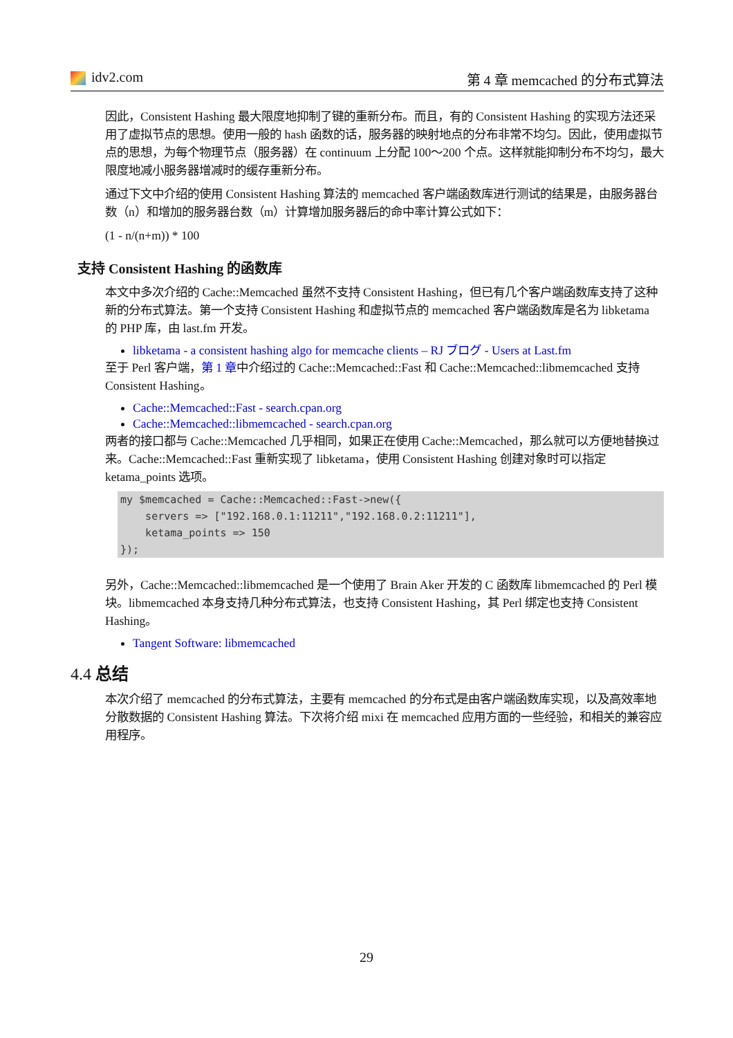idv2.com 第 4 章 memcached 的分布式算法
因此，Consistent Hashing 最大限度地抑制了键的重新分布。而且，有的 Consistent Hashing 的实现方法还采用了虚拟节点的思想。使用一般的 hash 函数的话，服务器的映射地点的分布非常不均匀。因此，使用虚拟节点的思想，为每个物理节点（服务器）在 continuum 上分配 100～200 个点。这样就能抑制分布不均匀，最大限度地减小服务器增减时的缓存重新分布。
通过下文中介绍的使用 Consistent Hashing 算法的 memcached 客户端函数库进行测试的结果是，由服务器台数（n）和增加的服务器台数（m）计算增加服务器后的命中率计算公式如下：
(1 - n/(n+m)) * 100
支持 Consistent Hashing 的函数库
本文中多次介绍的 Cache::Memcached 虽然不支持 Consistent Hashing，但已有几个客户端函数库支持了这种新的分布式算法。第一个支持 Consistent Hashing 和虚拟节点的 memcached 客户端函数库是名为 libketama 的 PHP 库，由 last.fm 开发。
libketama - a consistent hashing algo for memcache clients – RJ ブログ - Users at Last.fm
至于 Perl 客户端，第 1 章中介绍过的 Cache::Memcached::Fast 和 Cache::Memcached::libmemcached 支持 Consistent Hashing。
Cache::Memcached::Fast - search.cpan.org
Cache::Memcached::libmemcached - search.cpan.org
两者的接口都与 Cache::Memcached 几乎相同，如果正在使用 Cache::Memcached，那么就可以方便地替换过来。Cache::Memcached::Fast 重新实现了 libketama，使用 Consistent Hashing 创建对象时可以指定 ketama_points 选项。
my $memcached = Cache::Memcached::Fast->new({
    servers => ["192.168.0.1:11211","192.168.0.2:11211"],
    ketama_points => 150
});
另外，Cache::Memcached::libmemcached 是一个使用了 Brain Aker 开发的 C 函数库 libmemcached 的 Perl 模块。libmemcached 本身支持几种分布式算法，也支持 Consistent Hashing，其 Perl 绑定也支持 Consistent Hashing。
Tangent Software: libmemcached
4.4 总结
本次介绍了 memcached 的分布式算法，主要有 memcached 的分布式是由客户端函数库实现，以及高效率地分散数据的 Consistent Hashing 算法。下次将介绍 mixi 在 memcached 应用方面的一些经验，和相关的兼容应用程序。
29